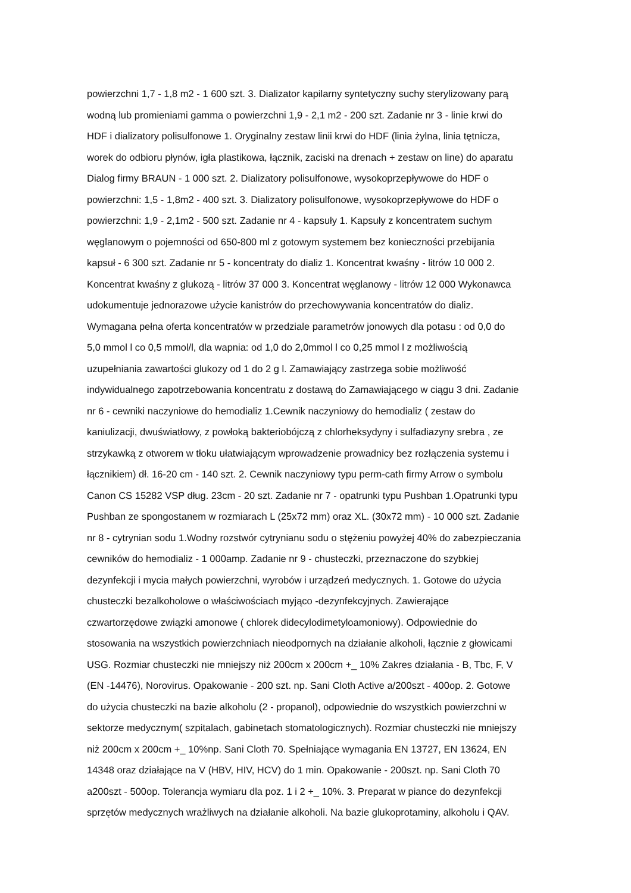powierzchni 1,7 - 1,8 m2 - 1 600 szt. 3. Dializator kapilarny syntetyczny suchy sterylizowany parą
wodną lub promieniami gamma o powierzchni 1,9 - 2,1 m2 - 200 szt. Zadanie nr 3 - linie krwi do
HDF i dializatory polisulfonowe 1. Oryginalny zestaw linii krwi do HDF (linia żylna, linia tętnicza,
worek do odbioru płynów, igła plastikowa, łącznik, zaciski na drenach + zestaw on line) do aparatu
Dialog firmy BRAUN - 1 000 szt. 2. Dializatory polisulfonowe, wysokoprzepływowe do HDF o
powierzchni: 1,5 - 1,8m2 - 400 szt. 3. Dializatory polisulfonowe, wysokoprzepływowe do HDF o
powierzchni: 1,9 - 2,1m2 - 500 szt. Zadanie nr 4 - kapsuły 1. Kapsuły z koncentratem suchym
węglanowym o pojemności od 650-800 ml z gotowym systemem bez konieczności przebijania
kapsuł - 6 300 szt. Zadanie nr 5 - koncentraty do dializ 1. Koncentrat kwaśny - litrów 10 000 2.
Koncentrat kwaśny z glukozą - litrów 37 000 3. Koncentrat węglanowy - litrów 12 000 Wykonawca
udokumentuje jednorazowe użycie kanistrów do przechowywania koncentratów do dializ.
Wymagana pełna oferta koncentratów w przedziale parametrów jonowych dla potasu : od 0,0 do
5,0 mmol l co 0,5 mmol/l, dla wapnia: od 1,0 do 2,0mmol l co 0,25 mmol l z możliwością
uzupełniania zawartości glukozy od 1 do 2 g l. Zamawiający zastrzega sobie możliwość
indywidualnego zapotrzebowania koncentratu z dostawą do Zamawiającego w ciągu 3 dni. Zadanie
nr 6 - cewniki naczyniowe do hemodializ 1.Cewnik naczyniowy do hemodializ ( zestaw do
kaniulizacji, dwuświatłowy, z powłoką bakteriobójczą z chlorheksydyny i sulfadiazyny srebra , ze
strzykawką z otworem w tłoku ułatwiającym wprowadzenie prowadnicy bez rozłączenia systemu i
łącznikiem) dł. 16-20 cm - 140 szt. 2. Cewnik naczyniowy typu perm-cath firmy Arrow o symbolu
Canon CS 15282 VSP dług. 23cm - 20 szt. Zadanie nr 7 - opatrunki typu Pushban 1.Opatrunki typu
Pushban ze spongostanem w rozmiarach L (25x72 mm) oraz XL. (30x72 mm) - 10 000 szt. Zadanie
nr 8 - cytrynian sodu 1.Wodny rozstwór cytrynianu sodu o stężeniu powyżej 40% do zabezpieczania
cewników do hemodializ - 1 000amp. Zadanie nr 9 - chusteczki, przeznaczone do szybkiej
dezynfekcji i mycia małych powierzchni, wyrobów i urządzeń medycznych. 1. Gotowe do użycia
chusteczki bezalkoholowe o właściwościach myjąco -dezynfekcyjnych. Zawierające
czwartorzędowe związki amonowe ( chlorek didecylodimetyloamoniowy). Odpowiednie do
stosowania na wszystkich powierzchniach nieodpornych na działanie alkoholi, łącznie z głowicami
USG. Rozmiar chusteczki nie mniejszy niż 200cm x 200cm +_ 10% Zakres działania - B, Tbc, F, V
(EN -14476), Norovirus. Opakowanie - 200 szt. np. Sani Cloth Active a/200szt - 400op. 2. Gotowe
do użycia chusteczki na bazie alkoholu (2 - propanol), odpowiednie do wszystkich powierzchni w
sektorze medycznym( szpitalach, gabinetach stomatologicznych). Rozmiar chusteczki nie mniejszy
niż 200cm x 200cm +_ 10%np. Sani Cloth 70. Spełniające wymagania EN 13727, EN 13624, EN
14348 oraz działające na V (HBV, HIV, HCV) do 1 min. Opakowanie - 200szt. np. Sani Cloth 70
a200szt - 500op. Tolerancja wymiaru dla poz. 1 i 2 +_ 10%. 3. Preparat w piance do dezynfekcji
sprzętów medycznych wrażliwych na działanie alkoholi. Na bazie glukoprotaminy, alkoholu i QAV.